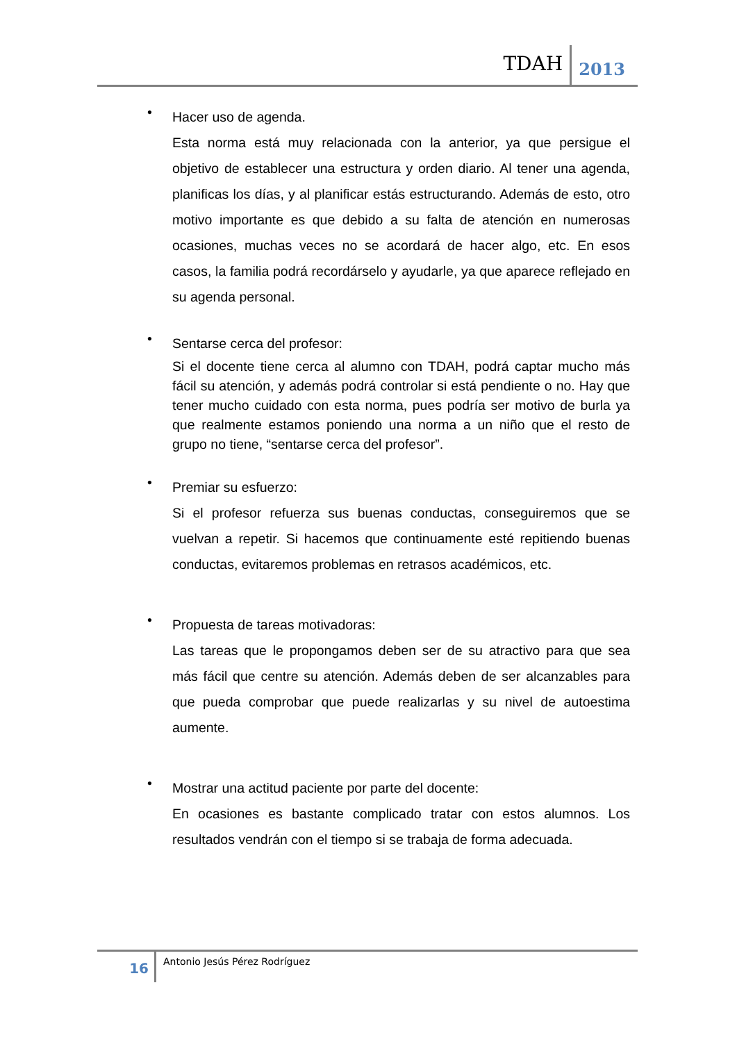TDAH 2013
•
Hacer uso de agenda.
Esta norma está muy relacionada con la anterior, ya que persigue el objetivo de establecer una estructura y orden diario. Al tener una agenda, planificas los días, y al planificar estás estructurando. Además de esto, otro motivo importante es que debido a su falta de atención en numerosas ocasiones, muchas veces no se acordará de hacer algo, etc. En esos casos, la familia podrá recordárselo y ayudarle, ya que aparece reflejado en su agenda personal.
•
Sentarse cerca del profesor:
Si el docente tiene cerca al alumno con TDAH, podrá captar mucho más fácil su atención, y además podrá controlar si está pendiente o no. Hay que tener mucho cuidado con esta norma, pues podría ser motivo de burla ya que realmente estamos poniendo una norma a un niño que el resto de grupo no tiene, “sentarse cerca del profesor”.
•
Premiar su esfuerzo:
Si el profesor refuerza sus buenas conductas, conseguiremos que se vuelvan a repetir. Si hacemos que continuamente esté repitiendo buenas conductas, evitaremos problemas en retrasos académicos, etc.
•
Propuesta de tareas motivadoras:
Las tareas que le propongamos deben ser de su atractivo para que sea más fácil que centre su atención. Además deben de ser alcanzables para que pueda comprobar que puede realizarlas y su nivel de autoestima aumente.
•
Mostrar una actitud paciente por parte del docente:
En ocasiones es bastante complicado tratar con estos alumnos. Los resultados vendrán con el tiempo si se trabaja de forma adecuada.
16 Antonio Jesús Pérez Rodríguez